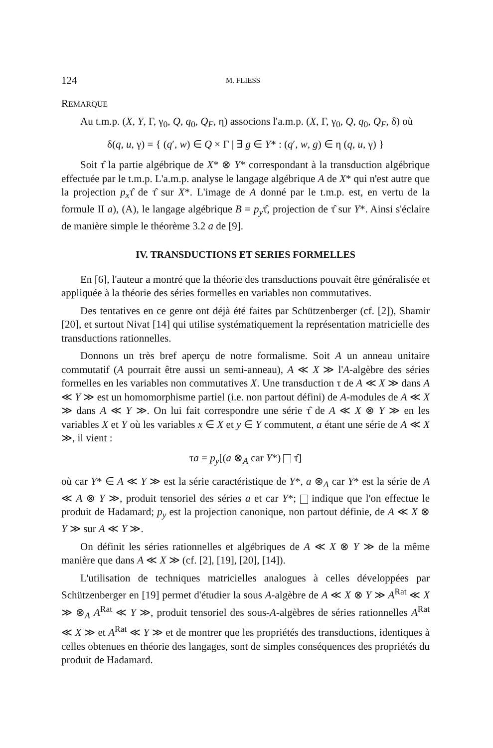124 M. FLIESS
REMARQUE
Au t.m.p. (X, Y, Γ, γ<sub>0</sub>, Q, q<sub>0</sub>, Q<sub>F</sub>, η) associons l'a.m.p. (X, Γ, γ<sub>0</sub>, Q, q<sub>0</sub>, Q<sub>F</sub>, δ) où
δ(q, u, γ) = { (q′, w) ∈ Q × Γ | ∃ g ∈ Y* : (q′, w, g) ∈ η (q, u, γ) }
Soit τ̂ la partie algébrique de X* ⊗ Y* correspondant à la transduction algébrique effectuée par le t.m.p. L'a.m.p. analyse le langage algébrique A de X* qui n'est autre que la projection p<sub>x</sub>τ̂ de τ̂ sur X*. L'image de A donné par le t.m.p. est, en vertu de la formule II a), (A), le langage algébrique B = p<sub>y</sub>τ̂, projection de τ̂ sur Y*. Ainsi s'éclaire de manière simple le théorème 3.2 a de [9].
IV. TRANSDUCTIONS ET SERIES FORMELLES
En [6], l'auteur a montré que la théorie des transductions pouvait être généralisée et appliquée à la théorie des séries formelles en variables non commutatives.
Des tentatives en ce genre ont déjà été faites par Schützenberger (cf. [2]), Shamir [20], et surtout Nivat [14] qui utilise systématiquement la représentation matricielle des transductions rationnelles.
Donnons un très bref aperçu de notre formalisme. Soit A un anneau unitaire commutatif (A pourrait être aussi un semi-anneau), A ≪ X ≫ l'A-algèbre des séries formelles en les variables non commutatives X. Une transduction τ de A ≪ X ≫ dans A ≪ Y ≫ est un homomorphisme partiel (i.e. non partout défini) de A-modules de A ≪ X ≫ dans A ≪ Y ≫. On lui fait correspondre une série τ̂ de A ≪ X ⊗ Y ≫ en les variables X et Y où les variables x ∈ X et y ∈ Y commutent, a étant une série de A ≪ X ≫, il vient :
τa = p<sub>y</sub>[(a ⊗<sub>A</sub> car Y*) τ̂]
où car Y* ∈ A ≪ Y ≫ est la série caractéristique de Y*, a ⊗<sub>A</sub> car Y* est la série de A ≪ A ⊗ Y ≫, produit tensoriel des séries a et car Y*; indique que l'on effectue le produit de Hadamard; p<sub>y</sub> est la projection canonique, non partout définie, de A ≪ X ⊗ Y ≫ sur A ≪ Y ≫.
On définit les séries rationnelles et algébriques de A ≪ X ⊗ Y ≫ de la même manière que dans A ≪ X ≫ (cf. [2], [19], [20], [14]).
L'utilisation de techniques matricielles analogues à celles développées par Schützenberger en [19] permet d'étudier la sous A-algèbre de A ≪ X ⊗ Y ≫ A<sup>Rat</sup> ≪ X ≫ ⊗<sub>A</sub> A<sup>Rat</sup> ≪ Y ≫, produit tensoriel des sous-A-algèbres de séries rationnelles A<sup>Rat</sup> ≪ X ≫ et A<sup>Rat</sup> ≪ Y ≫ et de montrer que les propriétés des transductions, identiques à celles obtenues en théorie des langages, sont de simples conséquences des propriétés du produit de Hadamard.